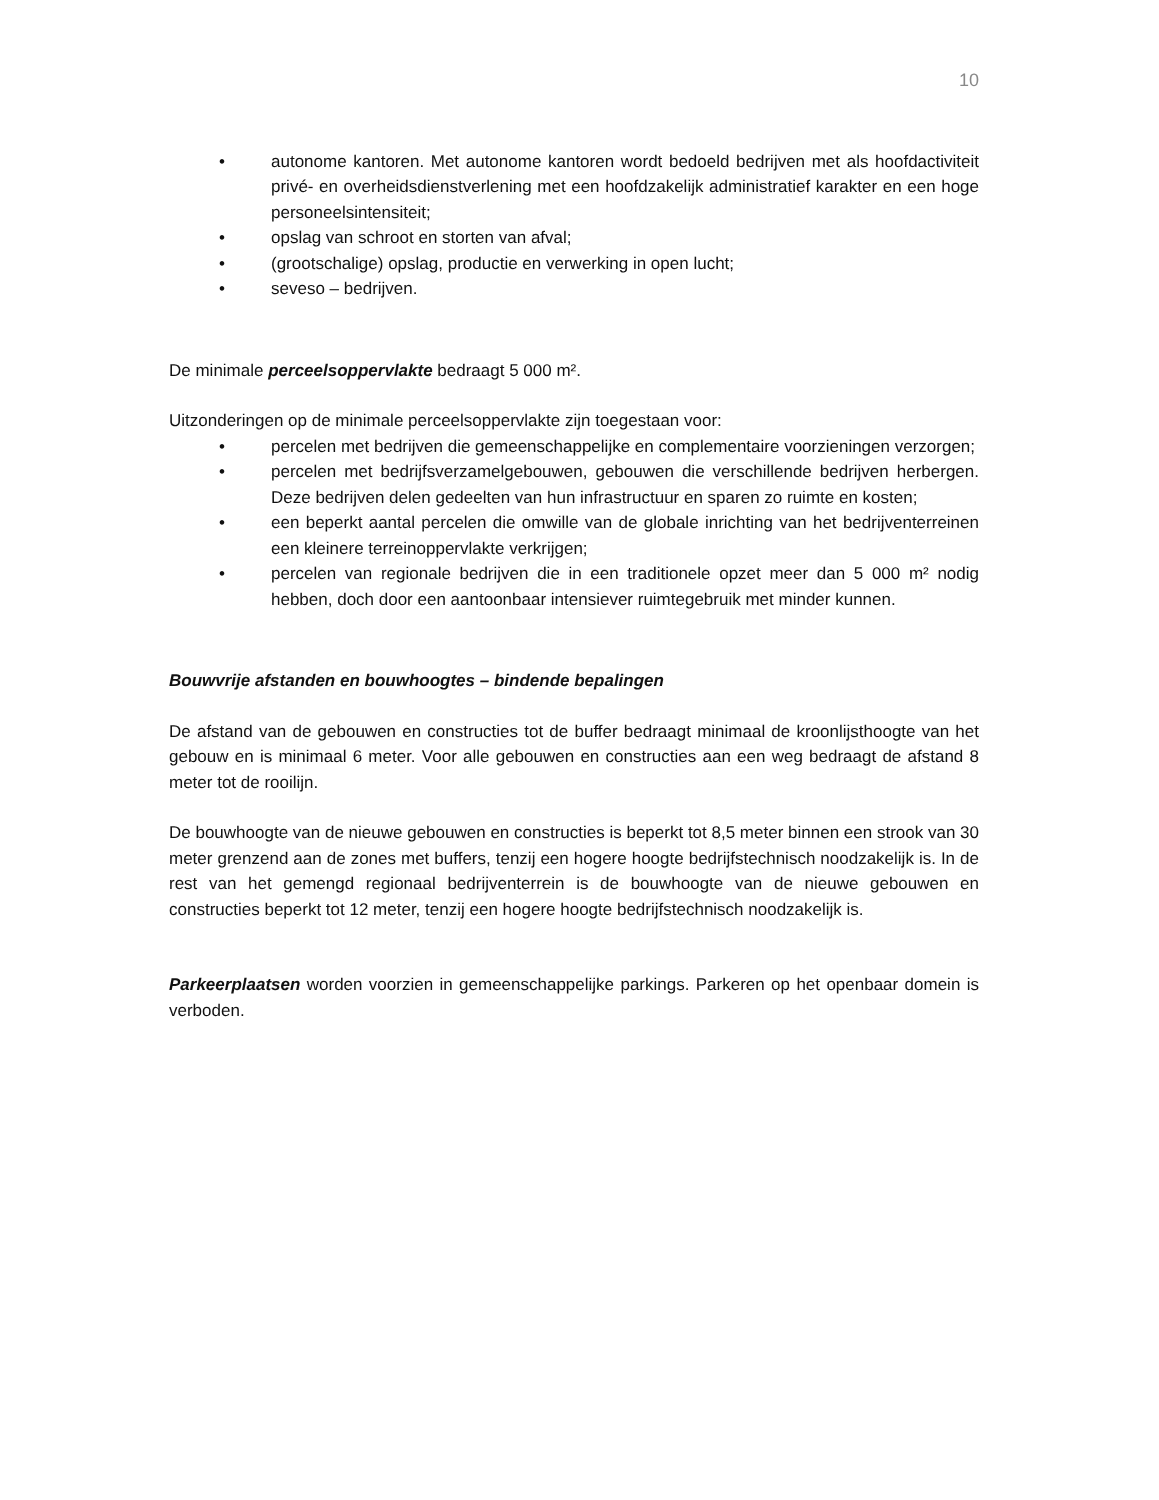10
• autonome kantoren. Met autonome kantoren wordt bedoeld bedrijven met als hoofdactiviteit privé- en overheidsdienstverlening met een hoofdzakelijk administratief karakter en een hoge personeelsintensiteit;
• opslag van schroot en storten van afval;
• (grootschalige) opslag, productie en verwerking in open lucht;
• seveso – bedrijven.
De minimale perceelsoppervlakte bedraagt 5 000 m².
Uitzonderingen op de minimale perceelsoppervlakte zijn toegestaan voor:
• percelen met bedrijven die gemeenschappelijke en complementaire voorzieningen verzorgen;
• percelen met bedrijfsverzamelgebouwen, gebouwen die verschillende bedrijven herbergen. Deze bedrijven delen gedeelten van hun infrastructuur en sparen zo ruimte en kosten;
• een beperkt aantal percelen die omwille van de globale inrichting van het bedrijventerreinen een kleinere terreinoppervlakte verkrijgen;
• percelen van regionale bedrijven die in een traditionele opzet meer dan 5 000 m² nodig hebben, doch door een aantoonbaar intensiever ruimtegebruik met minder kunnen.
Bouwvrije afstanden en bouwhoogtes – bindende bepalingen
De afstand van de gebouwen en constructies tot de buffer bedraagt minimaal de kroonlijsthoogte van het gebouw en is minimaal 6 meter. Voor alle gebouwen en constructies aan een weg bedraagt de afstand 8 meter tot de rooilijn.
De bouwhoogte van de nieuwe gebouwen en constructies is beperkt tot 8,5 meter binnen een strook van 30 meter grenzend aan de zones met buffers, tenzij een hogere hoogte bedrijfstechnisch noodzakelijk is. In de rest van het gemengd regionaal bedrijventerrein is de bouwhoogte van de nieuwe gebouwen en constructies beperkt tot 12 meter, tenzij een hogere hoogte bedrijfstechnisch noodzakelijk is.
Parkeerplaatsen worden voorzien in gemeenschappelijke parkings. Parkeren op het openbaar domein is verboden.